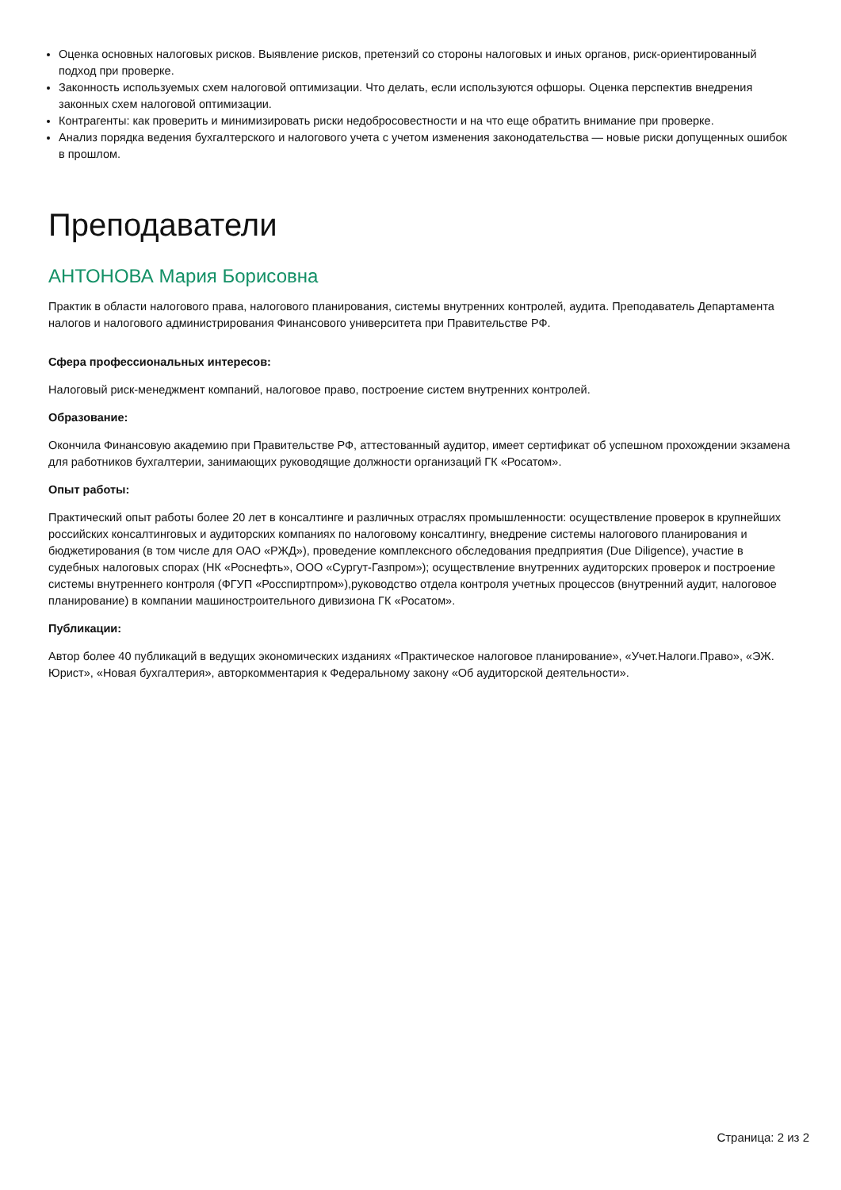Оценка основных налоговых рисков. Выявление рисков, претензий со стороны налоговых и иных органов, риск-ориентированный подход при проверке.
Законность используемых схем налоговой оптимизации. Что делать, если используются офшоры. Оценка перспектив внедрения законных схем налоговой оптимизации.
Контрагенты: как проверить и минимизировать риски недобросовестности и на что еще обратить внимание при проверке.
Анализ порядка ведения бухгалтерского и налогового учета с учетом изменения законодательства — новые риски допущенных ошибок в прошлом.
Преподаватели
АНТОНОВА Мария Борисовна
Практик в области налогового права, налогового планирования, системы внутренних контролей, аудита. Преподаватель Департамента налогов и налогового администрирования Финансового университета при Правительстве РФ.
Сфера профессиональных интересов:
Налоговый риск-менеджмент компаний, налоговое право, построение систем внутренних контролей.
Образование:
Окончила Финансовую академию при Правительстве РФ, аттестованный аудитор, имеет сертификат об успешном прохождении экзамена для работников бухгалтерии, занимающих руководящие должности организаций ГК «Росатом».
Опыт работы:
Практический опыт работы более 20 лет в консалтинге и различных отраслях промышленности: осуществление проверок в крупнейших российских консалтинговых и аудиторских компаниях по налоговому консалтингу, внедрение системы налогового планирования и бюджетирования (в том числе для ОАО «РЖД»), проведение комплексного обследования предприятия (Due Diligence), участие в судебных налоговых спорах (НК «Роснефть», ООО «Сургут-Газпром»); осуществление внутренних аудиторских проверок и построение системы внутреннего контроля (ФГУП «Росспиртпром»),руководство отдела контроля учетных процессов (внутренний аудит, налоговое планирование) в компании машиностроительного дивизиона ГК «Росатом».
Публикации:
Автор более 40 публикаций в ведущих экономических изданиях «Практическое налоговое планирование», «Учет.Налоги.Право», «ЭЖ. Юрист», «Новая бухгалтерия», авторкомментария к Федеральному закону «Об аудиторской деятельности».
Страница: 2 из 2